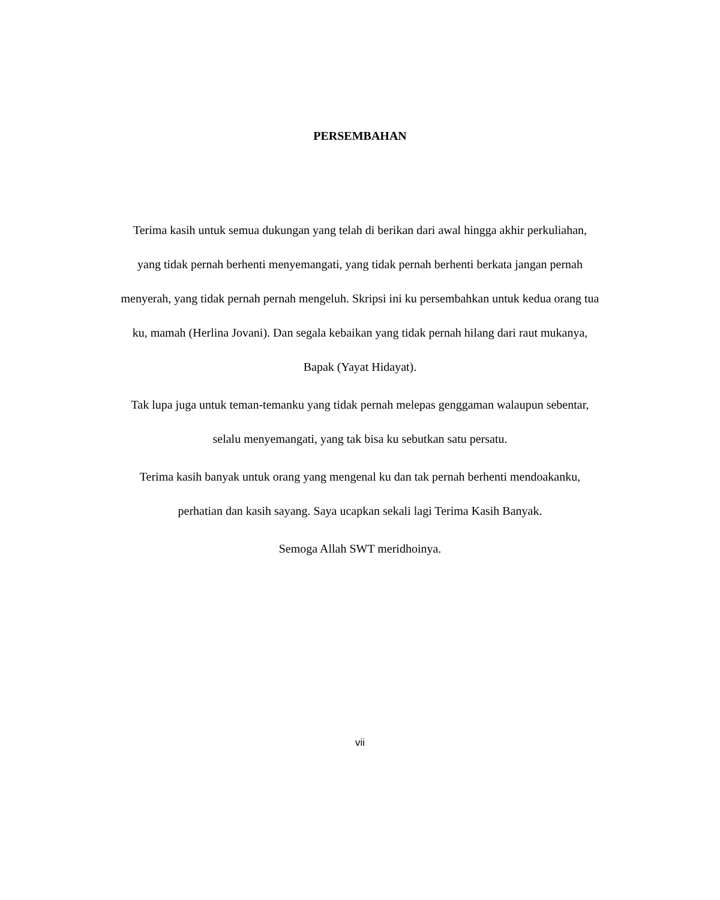PERSEMBAHAN
Terima kasih untuk semua dukungan yang telah di berikan dari awal hingga akhir perkuliahan, yang tidak pernah berhenti menyemangati, yang tidak pernah berhenti berkata jangan pernah menyerah, yang tidak pernah pernah mengeluh. Skripsi ini ku persembahkan untuk kedua orang tua ku, mamah (Herlina Jovani). Dan segala kebaikan yang tidak pernah hilang dari raut mukanya, Bapak (Yayat Hidayat).
Tak lupa juga untuk teman-temanku yang tidak pernah melepas genggaman walaupun sebentar, selalu menyemangati, yang tak bisa ku sebutkan satu persatu.
Terima kasih banyak untuk orang yang mengenal ku dan tak pernah berhenti mendoakanku, perhatian dan kasih sayang. Saya ucapkan sekali lagi Terima Kasih Banyak.
Semoga Allah SWT meridhoinya.
vii